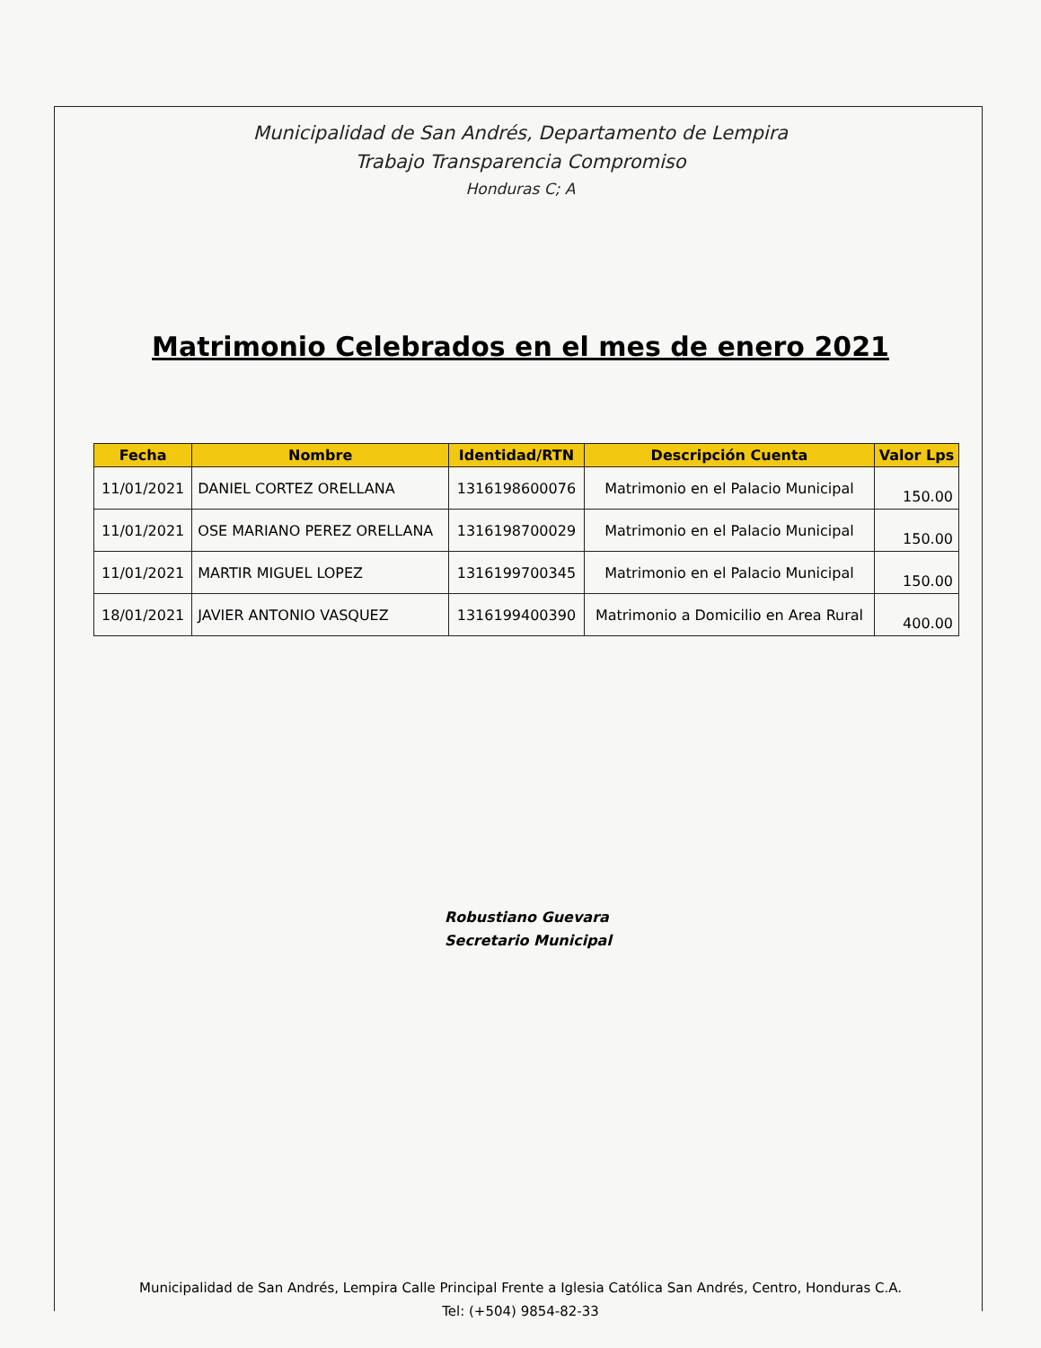Municipalidad de San Andrés, Departamento de Lempira
Trabajo Transparencia Compromiso
Honduras C; A
Matrimonio Celebrados en el mes de enero 2021
| Fecha | Nombre | Identidad/RTN | Descripción Cuenta | Valor Lps |
| --- | --- | --- | --- | --- |
| 11/01/2021 | DANIEL CORTEZ ORELLANA | 1316198600076 | Matrimonio en el Palacio Municipal | 150.00 |
| 11/01/2021 | OSE MARIANO PEREZ ORELLANA | 1316198700029 | Matrimonio en el Palacio Municipal | 150.00 |
| 11/01/2021 | MARTIR MIGUEL LOPEZ | 1316199700345 | Matrimonio en el Palacio Municipal | 150.00 |
| 18/01/2021 | JAVIER ANTONIO VASQUEZ | 1316199400390 | Matrimonio a Domicilio en Area Rural | 400.00 |
Robustiano Guevara
Secretario Municipal
Municipalidad de San Andrés, Lempira Calle Principal Frente a Iglesia Católica San Andrés, Centro, Honduras C.A.
Tel: (+504) 9854-82-33